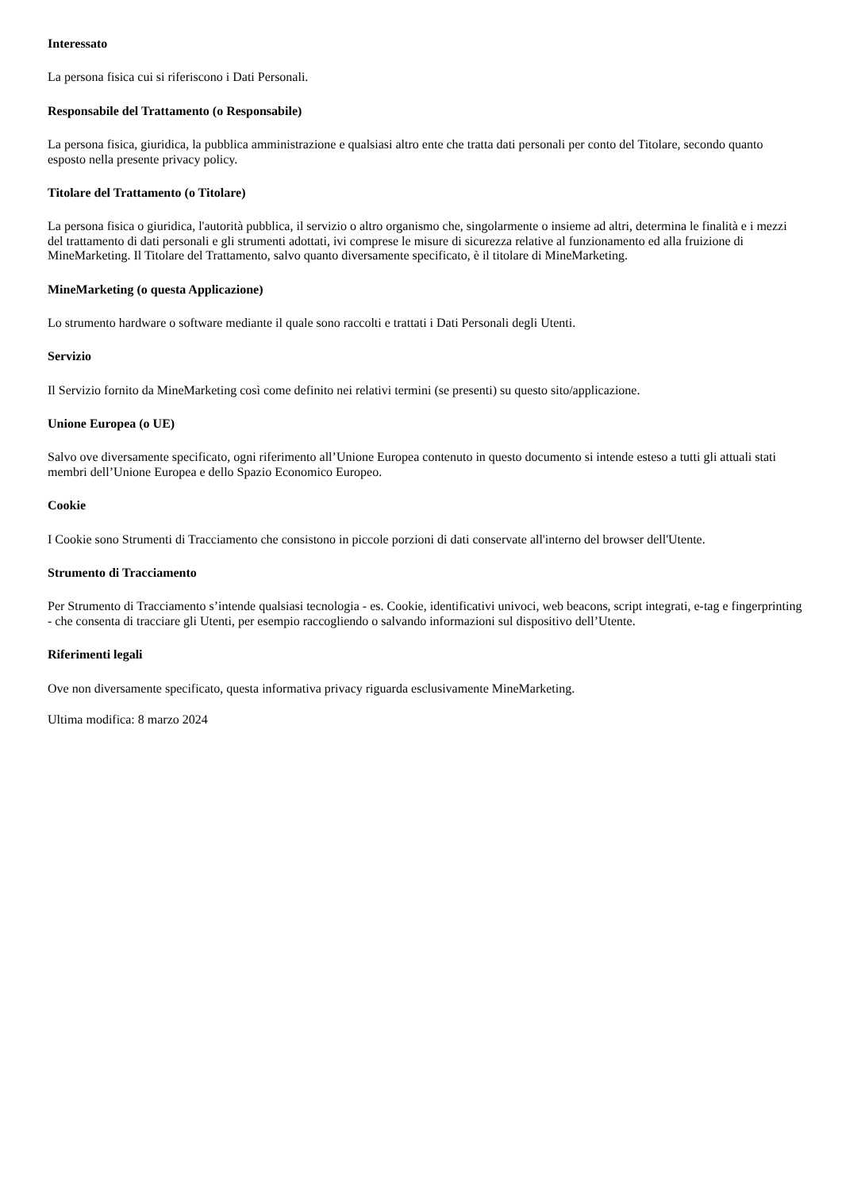Interessato
La persona fisica cui si riferiscono i Dati Personali.
Responsabile del Trattamento (o Responsabile)
La persona fisica, giuridica, la pubblica amministrazione e qualsiasi altro ente che tratta dati personali per conto del Titolare, secondo quanto esposto nella presente privacy policy.
Titolare del Trattamento (o Titolare)
La persona fisica o giuridica, l'autorità pubblica, il servizio o altro organismo che, singolarmente o insieme ad altri, determina le finalità e i mezzi del trattamento di dati personali e gli strumenti adottati, ivi comprese le misure di sicurezza relative al funzionamento ed alla fruizione di MineMarketing. Il Titolare del Trattamento, salvo quanto diversamente specificato, è il titolare di MineMarketing.
MineMarketing (o questa Applicazione)
Lo strumento hardware o software mediante il quale sono raccolti e trattati i Dati Personali degli Utenti.
Servizio
Il Servizio fornito da MineMarketing così come definito nei relativi termini (se presenti) su questo sito/applicazione.
Unione Europea (o UE)
Salvo ove diversamente specificato, ogni riferimento all’Unione Europea contenuto in questo documento si intende esteso a tutti gli attuali stati membri dell’Unione Europea e dello Spazio Economico Europeo.
Cookie
I Cookie sono Strumenti di Tracciamento che consistono in piccole porzioni di dati conservate all'interno del browser dell'Utente.
Strumento di Tracciamento
Per Strumento di Tracciamento s’intende qualsiasi tecnologia - es. Cookie, identificativi univoci, web beacons, script integrati, e-tag e fingerprinting - che consenta di tracciare gli Utenti, per esempio raccogliendo o salvando informazioni sul dispositivo dell’Utente.
Riferimenti legali
Ove non diversamente specificato, questa informativa privacy riguarda esclusivamente MineMarketing.
Ultima modifica: 8 marzo 2024